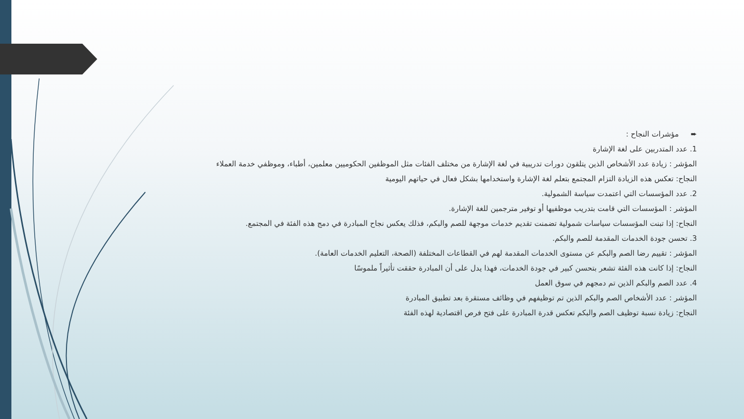➨ مؤشرات النجاح :
1. عدد المتدربين على لغة الإشارة
المؤشر : زيادة عدد الأشخاص الذين يتلقون دورات تدريبية في لغة الإشارة من مختلف الفئات مثل الموظفين الحكوميين معلمين، أطباء، وموظفي خدمة العملاء
النجاح: تعكس هذه الزيادة التزام المجتمع بتعلم لغة الإشارة واستخدامها بشكل فعال في حياتهم اليومية
2. عدد المؤسسات التي اعتمدت سياسة الشمولية.
المؤشر : المؤسسات التي قامت بتدريب موظفيها أو توفير مترجمين للغة الإشارة.
النجاح: إذا تبنت المؤسسات سياسات شمولية تضمنت تقديم خدمات موجهة للصم والبكم، فذلك يعكس نجاح المبادرة في دمج هذه الفئة في المجتمع.
3. تحسن جودة الخدمات المقدمة للصم والبكم.
المؤشر : تقييم رضا الصم والبكم عن مستوى الخدمات المقدمة لهم في القطاعات المختلفة (الصحة، التعليم الخدمات العامة).
النجاح: إذا كانت هذه الفئة تشعر بتحسن كبير في جودة الخدمات، فهذا يدل على أن المبادرة حققت تأثيراً ملموسًا
4. عدد الصم والبكم الذين تم دمجهم في سوق العمل
المؤشر : عدد الأشخاص الصم والبكم الذين تم توظيفهم في وظائف مستقرة بعد تطبيق المبادرة
النجاح: زيادة نسبة توظيف الصم والبكم تعكس قدرة المبادرة على فتح فرص اقتصادية لهذه الفئة